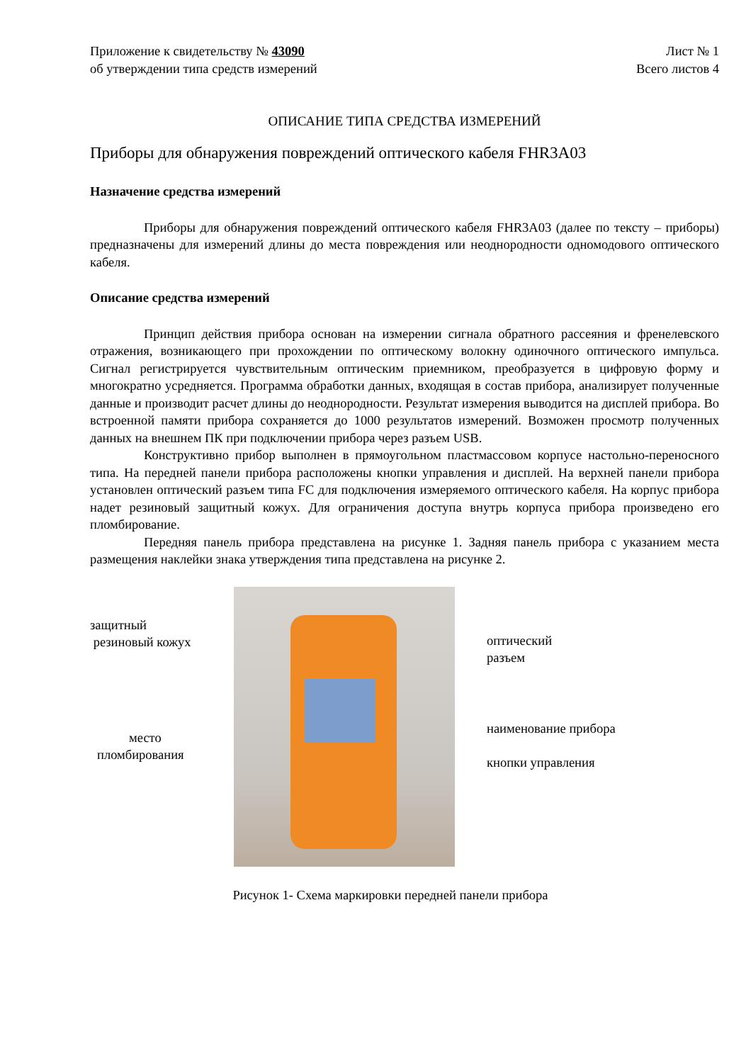Приложение к свидетельству № 43090
об утверждении типа средств измерений
Лист № 1
Всего листов 4
ОПИСАНИЕ ТИПА СРЕДСТВА ИЗМЕРЕНИЙ
Приборы для обнаружения повреждений оптического кабеля FHR3A03
Назначение средства измерений
Приборы для обнаружения повреждений оптического кабеля FHR3A03 (далее по тексту – приборы) предназначены для измерений длины до места повреждения или неоднородности одномодового оптического кабеля.
Описание средства измерений
Принцип действия прибора основан на измерении сигнала обратного рассеяния и френелевского отражения, возникающего при прохождении по оптическому волокну одиночного оптического импульса. Сигнал регистрируется чувствительным оптическим приемником, преобразуется в цифровую форму и многократно усредняется. Программа обработки данных, входящая в состав прибора, анализирует полученные данные и производит расчет длины до неоднородности. Результат измерения выводится на дисплей прибора. Во встроенной памяти прибора сохраняется до 1000 результатов измерений. Возможен просмотр полученных данных на внешнем ПК при подключении прибора через разъем USB.
Конструктивно прибор выполнен в прямоугольном пластмассовом корпусе настольно-переносного типа. На передней панели прибора расположены кнопки управления и дисплей. На верхней панели прибора установлен оптический разъем типа FC для подключения измеряемого оптического кабеля. На корпус прибора надет резиновый защитный кожух. Для ограничения доступа внутрь корпуса прибора произведено его пломбирование.
Передняя панель прибора представлена на рисунке 1. Задняя панель прибора с указанием места размещения наклейки знака утверждения типа представлена на рисунке 2.
защитный
резиновый кожух
место
пломбирования
оптический
разъем
наименование прибора
кнопки управления
Рисунок 1- Схема маркировки передней панели прибора